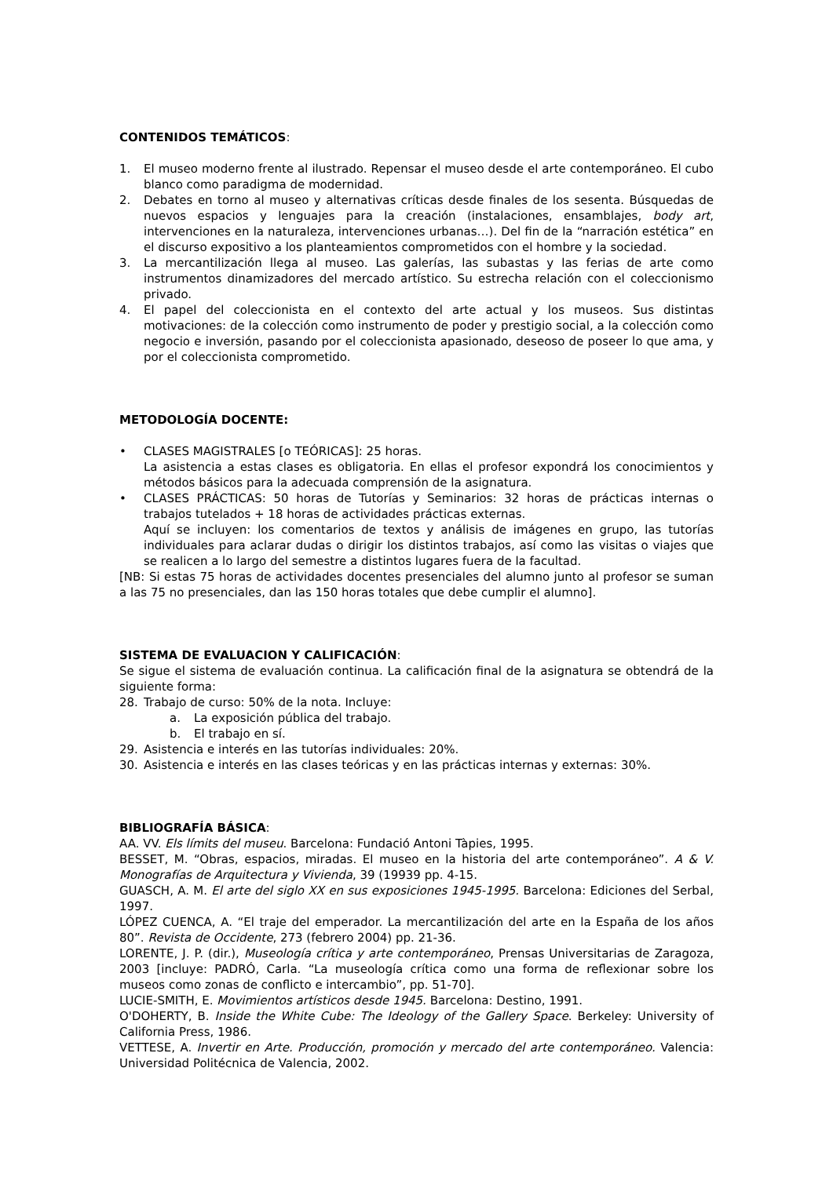CONTENIDOS TEMÁTICOS:
1. El museo moderno frente al ilustrado. Repensar el museo desde el arte contemporáneo. El cubo blanco como paradigma de modernidad.
2. Debates en torno al museo y alternativas críticas desde finales de los sesenta. Búsquedas de nuevos espacios y lenguajes para la creación (instalaciones, ensamblajes, body art, intervenciones en la naturaleza, intervenciones urbanas…). Del fin de la “narración estética” en el discurso expositivo a los planteamientos comprometidos con el hombre y la sociedad.
3. La mercantilización llega al museo. Las galerías, las subastas y las ferias de arte como instrumentos dinamizadores del mercado artístico. Su estrecha relación con el coleccionismo privado.
4. El papel del coleccionista en el contexto del arte actual y los museos. Sus distintas motivaciones: de la colección como instrumento de poder y prestigio social, a la colección como negocio e inversión, pasando por el coleccionista apasionado, deseoso de poseer lo que ama, y por el coleccionista comprometido.
METODOLOGÍA DOCENTE:
• CLASES MAGISTRALES [o TEÓRICAS]: 25 horas.
La asistencia a estas clases es obligatoria. En ellas el profesor expondrá los conocimientos y métodos básicos para la adecuada comprensión de la asignatura.
• CLASES PRÁCTICAS: 50 horas de Tutorías y Seminarios: 32 horas de prácticas internas o trabajos tutelados + 18 horas de actividades prácticas externas.
Aquí se incluyen: los comentarios de textos y análisis de imágenes en grupo, las tutorías individuales para aclarar dudas o dirigir los distintos trabajos, así como las visitas o viajes que se realicen a lo largo del semestre a distintos lugares fuera de la facultad.
[NB: Si estas 75 horas de actividades docentes presenciales del alumno junto al profesor se suman a las 75 no presenciales, dan las 150 horas totales que debe cumplir el alumno].
SISTEMA DE EVALUACION Y CALIFICACIÓN:
Se sigue el sistema de evaluación continua. La calificación final de la asignatura se obtendrá de la siguiente forma:
28. Trabajo de curso: 50% de la nota. Incluye:
a. La exposición pública del trabajo.
b. El trabajo en sí.
29. Asistencia e interés en las tutorías individuales: 20%.
30. Asistencia e interés en las clases teóricas y en las prácticas internas y externas: 30%.
BIBLIOGRAFÍA BÁSICA:
AA. VV. Els límits del museu. Barcelona: Fundació Antoni Tàpies, 1995.
BESSET, M. “Obras, espacios, miradas. El museo en la historia del arte contemporáneo”. A & V. Monografías de Arquitectura y Vivienda, 39 (19939 pp. 4-15.
GUASCH, A. M. El arte del siglo XX en sus exposiciones 1945-1995. Barcelona: Ediciones del Serbal, 1997.
LÓPEZ CUENCA, A. “El traje del emperador. La mercantilización del arte en la España de los años 80”. Revista de Occidente, 273 (febrero 2004) pp. 21-36.
LORENTE, J. P. (dir.), Museología crítica y arte contemporáneo, Prensas Universitarias de Zaragoza, 2003 [incluye: PADRÓ, Carla. “La museología crítica como una forma de reflexionar sobre los museos como zonas de conflicto e intercambio”, pp. 51-70].
LUCIE-SMITH, E. Movimientos artísticos desde 1945. Barcelona: Destino, 1991.
O'DOHERTY, B. Inside the White Cube: The Ideology of the Gallery Space. Berkeley: University of California Press, 1986.
VETTESE, A. Invertir en Arte. Producción, promoción y mercado del arte contemporáneo. Valencia: Universidad Politécnica de Valencia, 2002.